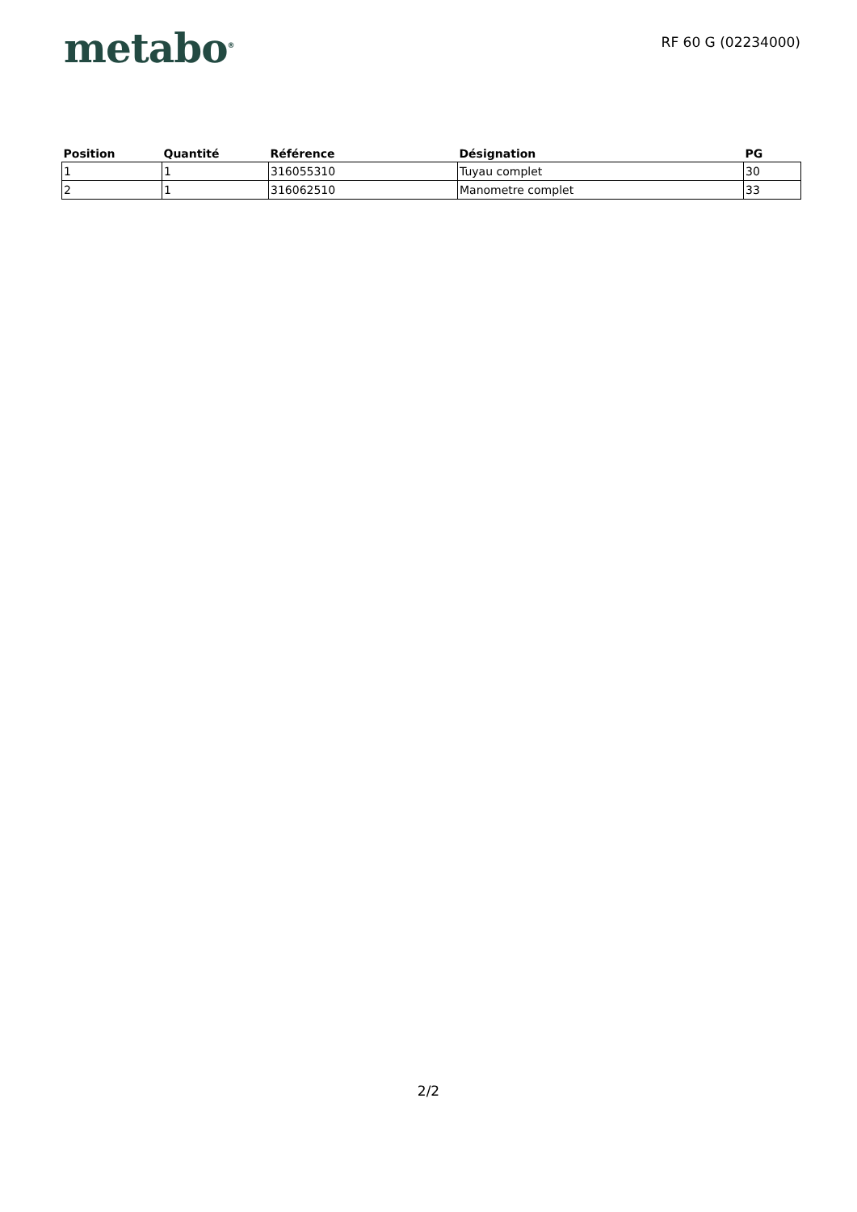metabo<sup>®</sup>
RF 60 G (02234000)
| Position | Quantité | Référence | Désignation | PG |
| --- | --- | --- | --- | --- |
| 1 | 1 | 316055310 | Tuyau complet | 30 |
| 2 | 1 | 316062510 | Manometre complet | 33 |
2/2